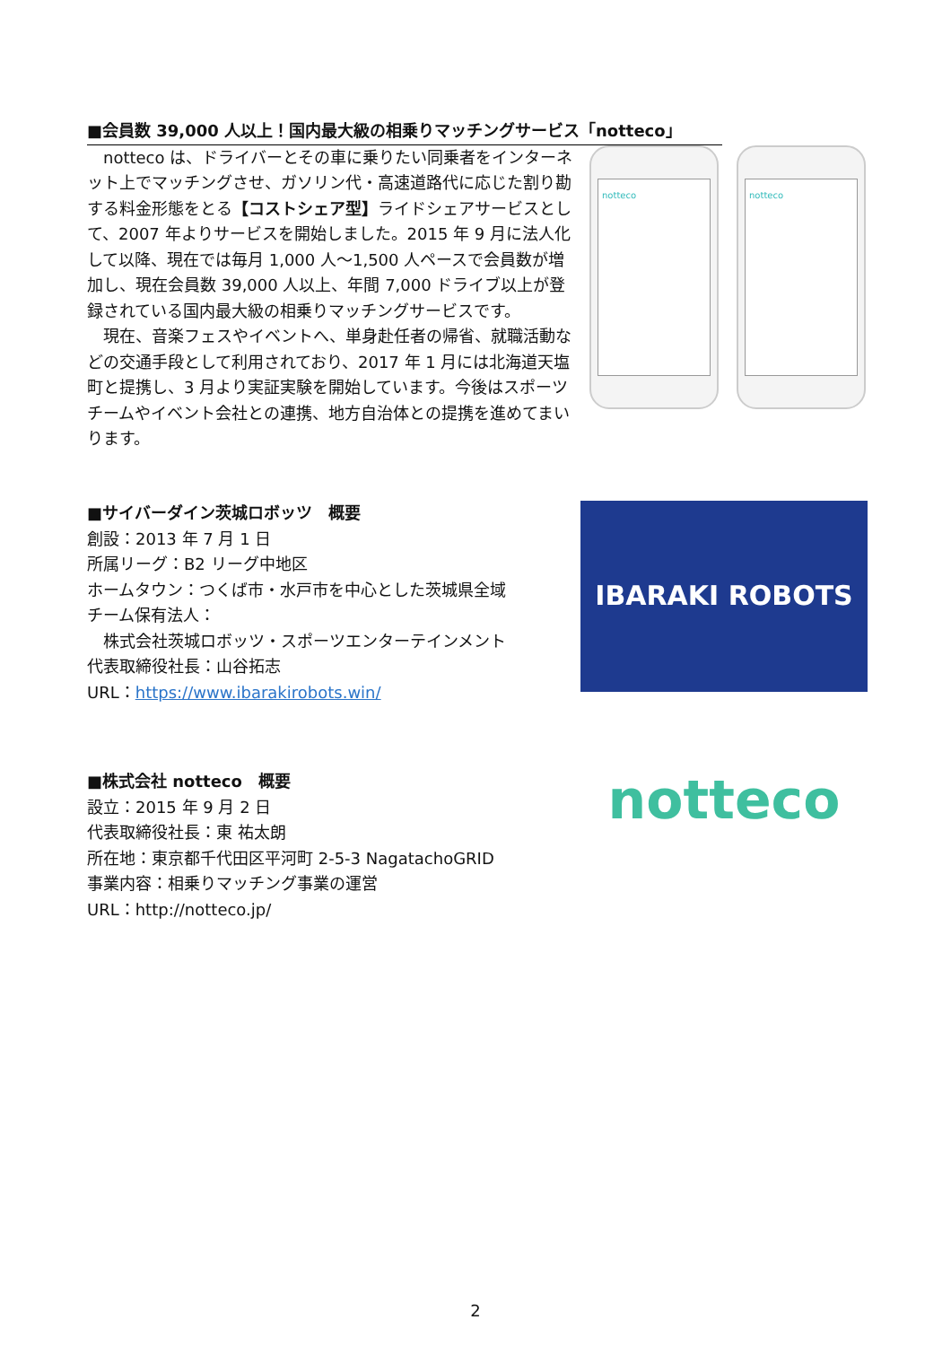■会員数 39,000 人以上！国内最大級の相乗りマッチングサービス「notteco」
notteco
notteco
　notteco は、ドライバーとその車に乗りたい同乗者をインターネット上でマッチングさせ、ガソリン代・高速道路代に応じた割り勘する料金形態をとる【コストシェア型】ライドシェアサービスとして、2007 年よりサービスを開始しました。2015 年 9 月に法人化して以降、現在では毎月 1,000 人～1,500 人ペースで会員数が増加し、現在会員数 39,000 人以上、年間 7,000 ドライブ以上が登録されている国内最大級の相乗りマッチングサービスです。
　現在、音楽フェスやイベントへ、単身赴任者の帰省、就職活動などの交通手段として利用されており、2017 年 1 月には北海道天塩町と提携し、3 月より実証実験を開始しています。今後はスポーツチームやイベント会社との連携、地方自治体との提携を進めてまいります。
IBARAKI ROBOTS
■サイバーダイン茨城ロボッツ　概要
創設：2013 年 7 月 1 日
所属リーグ：B2 リーグ中地区
ホームタウン：つくば市・水戸市を中心とした茨城県全域
チーム保有法人：
　株式会社茨城ロボッツ・スポーツエンターテインメント
代表取締役社長：山谷拓志
URL：https://www.ibarakirobots.win/
notteco
■株式会社 notteco　概要
設立：2015 年 9 月 2 日
代表取締役社長：東 祐太朗
所在地：東京都千代田区平河町 2-5-3 NagatachoGRID
事業内容：相乗りマッチング事業の運営
URL：http://notteco.jp/
2